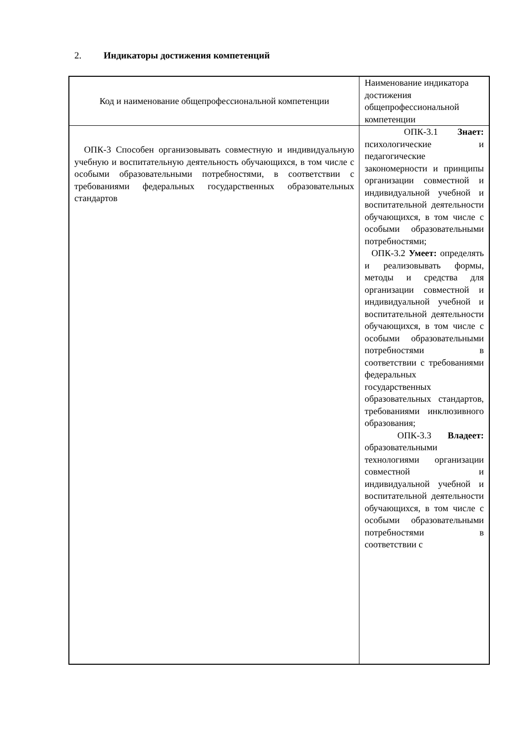2. Индикаторы достижения компетенций
| Код и наименование общепрофессиональной компетенции | Наименование индикатора достижения общепрофессиональной компетенции |
| ОПК-3 Способен организовывать совместную и индивидуальную учебную и воспитательную деятельность обучающихся, в том числе с особыми образовательными потребностями, в соответствии с требованиями федеральных государственных образовательных стандартов | ОПК-3.1 Знает: психологические и педагогические закономерности и принципы организации совместной и индивидуальной учебной и воспитательной деятельности обучающихся, в том числе с особыми образовательными потребностями; ОПК-3.2 Умеет: определять и реализовывать формы, методы и средства для организации совместной и индивидуальной учебной и воспитательной деятельности обучающихся, в том числе с особыми образовательными потребностями в соответствии с требованиями федеральных государственных образовательных стандартов, требованиями инклюзивного образования; ОПК-3.3 Владеет: образовательными технологиями организации совместной и индивидуальной учебной и воспитательной деятельности обучающихся, в том числе с особыми образовательными потребностями в соответствии с |